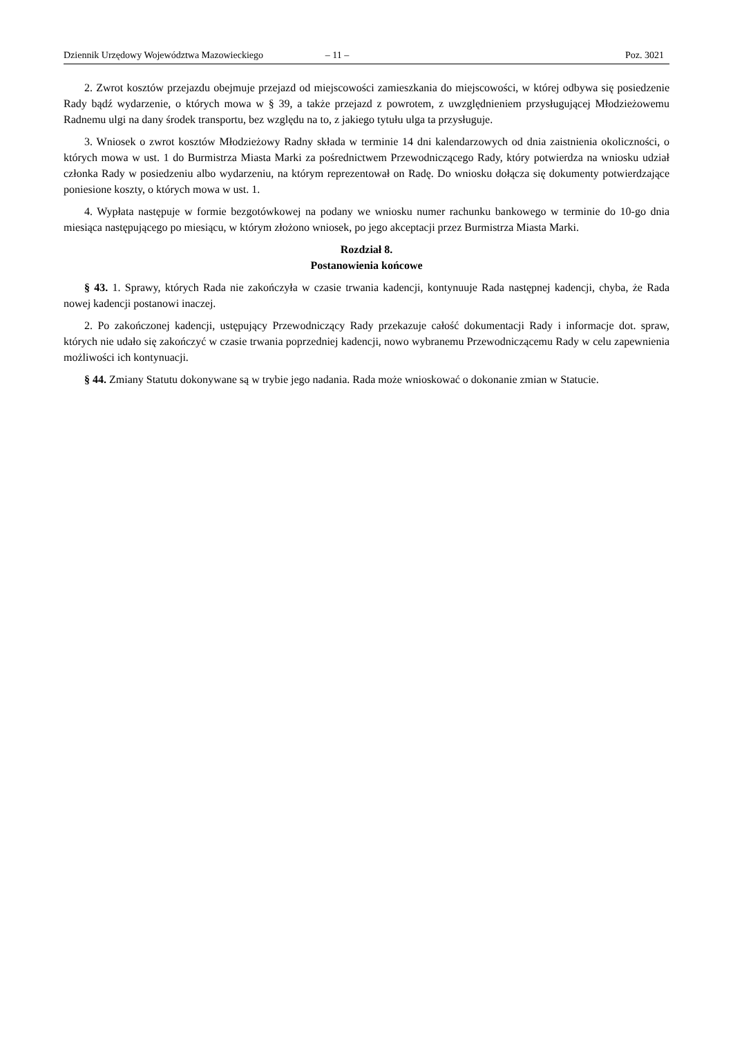Dziennik Urzędowy Województwa Mazowieckiego – 11 – Poz. 3021
2. Zwrot kosztów przejazdu obejmuje przejazd od miejscowości zamieszkania do miejscowości, w której odbywa się posiedzenie Rady bądź wydarzenie, o których mowa w § 39, a także przejazd z powrotem, z uwzględnieniem przysługującej Młodzieżowemu Radnemu ulgi na dany środek transportu, bez względu na to, z jakiego tytułu ulga ta przysługuje.
3. Wniosek o zwrot kosztów Młodzieżowy Radny składa w terminie 14 dni kalendarzowych od dnia zaistnienia okoliczności, o których mowa w ust. 1 do Burmistrza Miasta Marki za pośrednictwem Przewodniczącego Rady, który potwierdza na wniosku udział członka Rady w posiedzeniu albo wydarzeniu, na którym reprezentował on Radę. Do wniosku dołącza się dokumenty potwierdzające poniesione koszty, o których mowa w ust. 1.
4. Wypłata następuje w formie bezgotówkowej na podany we wniosku numer rachunku bankowego w terminie do 10-go dnia miesiąca następującego po miesiącu, w którym złożono wniosek, po jego akceptacji przez Burmistrza Miasta Marki.
Rozdział 8.
Postanowienia końcowe
§ 43. 1. Sprawy, których Rada nie zakończyła w czasie trwania kadencji, kontynuuje Rada następnej kadencji, chyba, że Rada nowej kadencji postanowi inaczej.
2. Po zakończonej kadencji, ustępujący Przewodniczący Rady przekazuje całość dokumentacji Rady i informacje dot. spraw, których nie udało się zakończyć w czasie trwania poprzedniej kadencji, nowo wybranemu Przewodniczącemu Rady w celu zapewnienia możliwości ich kontynuacji.
§ 44. Zmiany Statutu dokonywane są w trybie jego nadania. Rada może wnioskować o dokonanie zmian w Statucie.